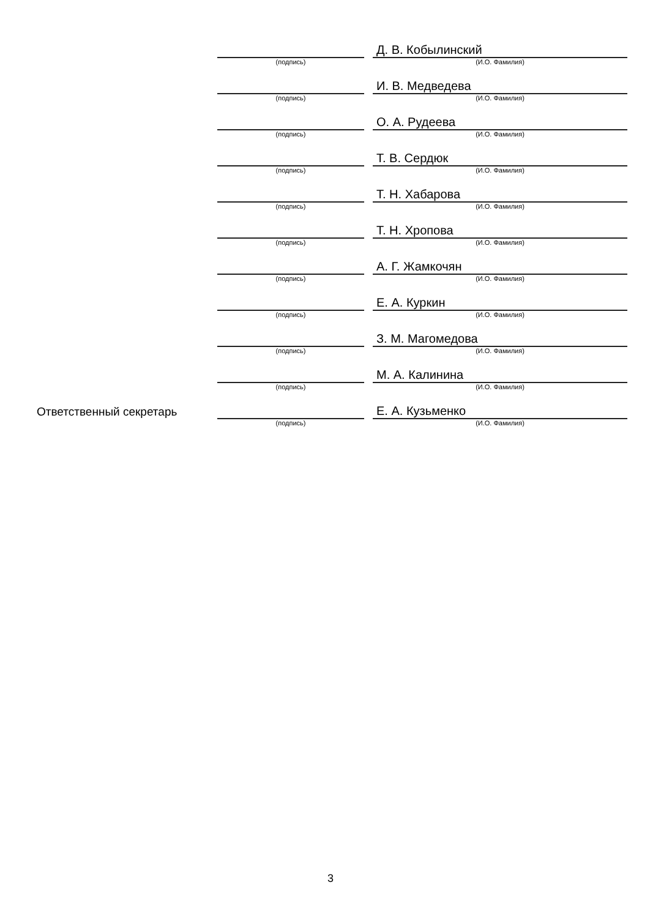| | | | Д. В. Кобылинский |
| | (подпись) | | (И.О. Фамилия) |
| | | | И. В. Медведева |
| | (подпись) | | (И.О. Фамилия) |
| | | | О. А. Рудеева |
| | (подпись) | | (И.О. Фамилия) |
| | | | Т. В. Сердюк |
| | (подпись) | | (И.О. Фамилия) |
| | | | Т. Н. Хабарова |
| | (подпись) | | (И.О. Фамилия) |
| | | | Т. Н. Хропова |
| | (подпись) | | (И.О. Фамилия) |
| | | | А. Г. Жамкочян |
| | (подпись) | | (И.О. Фамилия) |
| | | | Е. А. Куркин |
| | (подпись) | | (И.О. Фамилия) |
| | | | З. М. Магомедова |
| | (подпись) | | (И.О. Фамилия) |
| | | | М. А. Калинина |
| | (подпись) | | (И.О. Фамилия) |
| Ответственный секретарь | | | Е. А. Кузьменко |
| | (подпись) | | (И.О. Фамилия) |
3